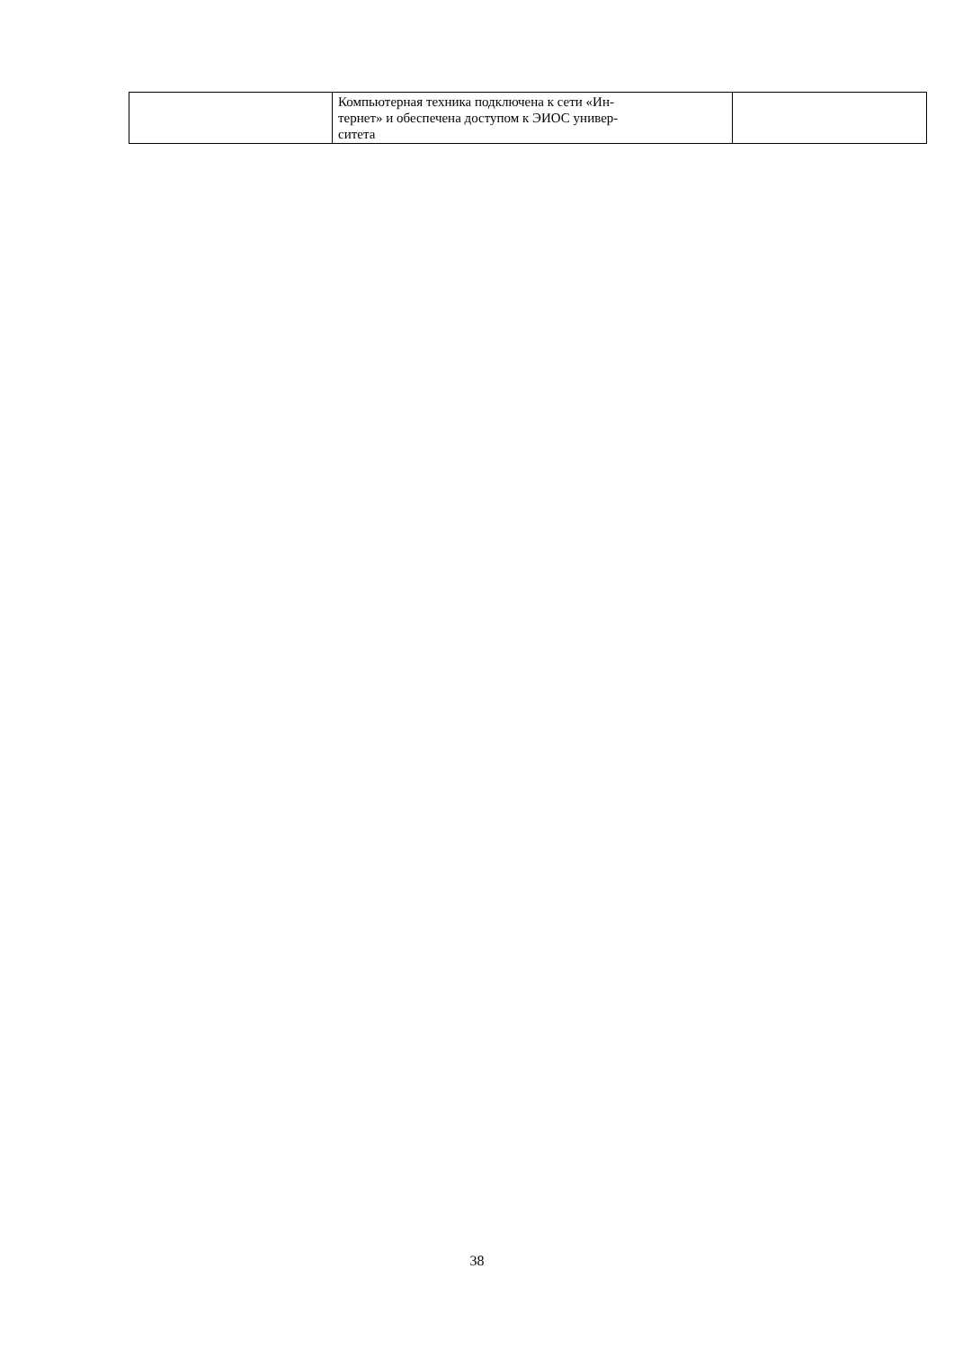| | Компьютерная техника подключена к сети «Ин- тернет» и обеспечена доступом к ЭИОС универ- ситета | |
38